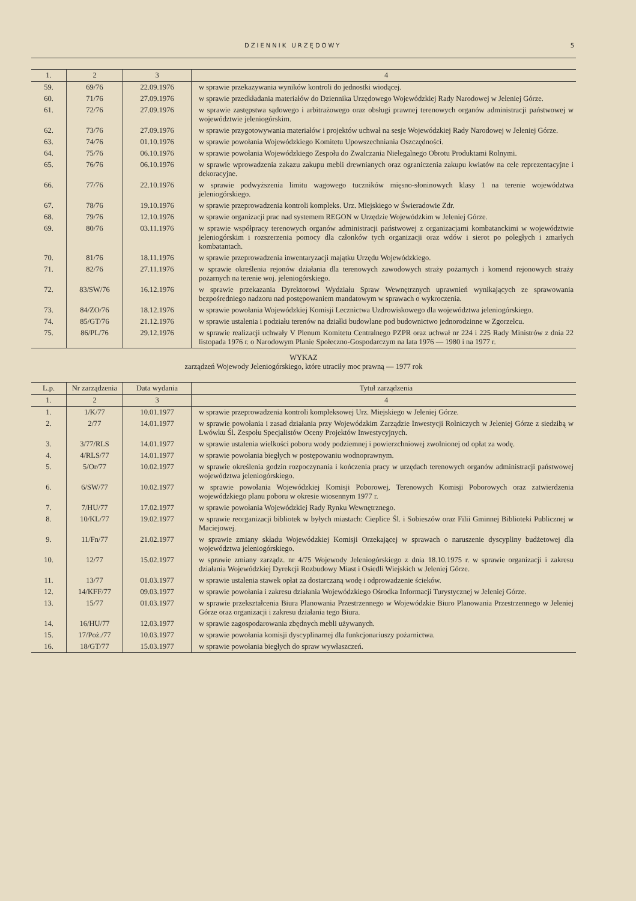DZIENNIK URZĘDOWY 5
| 1. | 2 | 3 | 4 |
| 59. | 69/76 | 22.09.1976 | w sprawie przekazywania wyników kontroli do jednostki wiodącej. |
| 60. | 71/76 | 27.09.1976 | w sprawie przedkładania materiałów do Dziennika Urzędowego Wojewódzkiej Rady Narodowej w Jeleniej Górze. |
| 61. | 72/76 | 27.09.1976 | w sprawie zastępstwa sądowego i arbitrażowego oraz obsługi prawnej terenowych organów administracji państwowej w województwie jeleniogórskim. |
| 62. | 73/76 | 27.09.1976 | w sprawie przygotowywania materiałów i projektów uchwał na sesje Wojewódzkiej Rady Narodowej w Jeleniej Górze. |
| 63. | 74/76 | 01.10.1976 | w sprawie powołania Wojewódzkiego Komitetu Upowszechniania Oszczędności. |
| 64. | 75/76 | 06.10.1976 | w sprawie powołania Wojewódzkiego Zespołu do Zwalczania Nielegalnego Obrotu Produktami Rolnymi. |
| 65. | 76/76 | 06.10.1976 | w sprawie wprowadzenia zakazu zakupu mebli drewnianych oraz ograniczenia zakupu kwiatów na cele reprezentacyjne i dekoracyjne. |
| 66. | 77/76 | 22.10.1976 | w sprawie podwyższenia limitu wagowego tuczników mięsno-słoninowych klasy 1 na terenie województwa jeleniogórskiego. |
| 67. | 78/76 | 19.10.1976 | w sprawie przeprowadzenia kontroli kompleks. Urz. Miejskiego w Świeradowie Zdr. |
| 68. | 79/76 | 12.10.1976 | w sprawie organizacji prac nad systemem REGON w Urzędzie Wojewódzkim w Jeleniej Górze. |
| 69. | 80/76 | 03.11.1976 | w sprawie współpracy terenowych organów administracji państwowej z organizacjami kombatanckimi w województwie jeleniogórskim i rozszerzenia pomocy dla członków tych organizacji oraz wdów i sierot po poległych i zmarłych kombatantach. |
| 70. | 81/76 | 18.11.1976 | w sprawie przeprowadzenia inwentaryzacji majątku Urzędu Wojewódzkiego. |
| 71. | 82/76 | 27.11.1976 | w sprawie określenia rejonów działania dla terenowych zawodowych straży pożarnych i komend rejonowych straży pożarnych na terenie woj. jeleniogórskiego. |
| 72. | 83/SW/76 | 16.12.1976 | w sprawie przekazania Dyrektorowi Wydziału Spraw Wewnętrznych uprawnień wynikających ze sprawowania bezpośredniego nadzoru nad postępowaniem mandatowym w sprawach o wykroczenia. |
| 73. | 84/ZO/76 | 18.12.1976 | w sprawie powołania Wojewódzkiej Komisji Lecznictwa Uzdrowiskowego dla województwa jeleniogórskiego. |
| 74. | 85/GT/76 | 21.12.1976 | w sprawie ustalenia i podziału terenów na działki budowlane pod budownictwo jednorodzinne w Zgorzelcu. |
| 75. | 86/PL/76 | 29.12.1976 | w sprawie realizacji uchwały V Plenum Komitetu Centralnego PZPR oraz uchwał nr 224 i 225 Rady Ministrów z dnia 22 listopada 1976 r. o Narodowym Planie Społeczno-Gospodarczym na lata 1976 — 1980 i na 1977 r. |
WYKAZ
zarządzeń Wojewody Jeleniogórskiego, które utraciły moc prawną — 1977 rok
| L.p. | Nr zarządzenia | Data wydania | Tytuł zarządzenia |
| 1. | 2 | 3 | 4 |
| 1. | 1/K/77 | 10.01.1977 | w sprawie przeprowadzenia kontroli kompleksowej Urz. Miejskiego w Jeleniej Górze. |
| 2. | 2/77 | 14.01.1977 | w sprawie powołania i zasad działania przy Wojewódzkim Zarządzie Inwestycji Rolniczych w Jeleniej Górze z siedzibą w Lwówku Śl. Zespołu Specjalistów Oceny Projektów Inwestycyjnych. |
| 3. | 3/77/RLS | 14.01.1977 | w sprawie ustalenia wielkości poboru wody podziemnej i powierzchniowej zwolnionej od opłat za wodę. |
| 4. | 4/RLS/77 | 14.01.1977 | w sprawie powołania biegłych w postępowaniu wodnoprawnym. |
| 5. | 5/Or/77 | 10.02.1977 | w sprawie określenia godzin rozpoczynania i kończenia pracy w urzędach terenowych organów administracji państwowej województwa jeleniogórskiego. |
| 6. | 6/SW/77 | 10.02.1977 | w sprawie powołania Wojewódzkiej Komisji Poborowej, Terenowych Komisji Poborowych oraz zatwierdzenia wojewódzkiego planu poboru w okresie wiosennym 1977 r. |
| 7. | 7/HU/77 | 17.02.1977 | w sprawie powołania Wojewódzkiej Rady Rynku Wewnętrznego. |
| 8. | 10/KL/77 | 19.02.1977 | w sprawie reorganizacji bibliotek w byłych miastach: Cieplice Śl. i Sobieszów oraz Filii Gminnej Biblioteki Publicznej w Maciejowej. |
| 9. | 11/Fn/77 | 21.02.1977 | w sprawie zmiany składu Wojewódzkiej Komisji Orzekającej w sprawach o naruszenie dyscypliny budżetowej dla województwa jeleniogórskiego. |
| 10. | 12/77 | 15.02.1977 | w sprawie zmiany zarządz. nr 4/75 Wojewody Jeleniogórskiego z dnia 18.10.1975 r. w sprawie organizacji i zakresu działania Wojewódzkiej Dyrekcji Rozbudowy Miast i Osiedli Wiejskich w Jeleniej Górze. |
| 11. | 13/77 | 01.03.1977 | w sprawie ustalenia stawek opłat za dostarczaną wodę i odprowadzenie ścieków. |
| 12. | 14/KFF/77 | 09.03.1977 | w sprawie powołania i zakresu działania Wojewódzkiego Ośrodka Informacji Turystycznej w Jeleniej Górze. |
| 13. | 15/77 | 01.03.1977 | w sprawie przekształcenia Biura Planowania Przestrzennego w Wojewódzkie Biuro Planowania Przestrzennego w Jeleniej Górze oraz organizacji i zakresu działania tego Biura. |
| 14. | 16/HU/77 | 12.03.1977 | w sprawie zagospodarowania zbędnych mebli używanych. |
| 15. | 17/Poż./77 | 10.03.1977 | w sprawie powołania komisji dyscyplinarnej dla funkcjonariuszy pożarnictwa. |
| 16. | 18/GT/77 | 15.03.1977 | w sprawie powołania biegłych do spraw wywłaszczeń. |